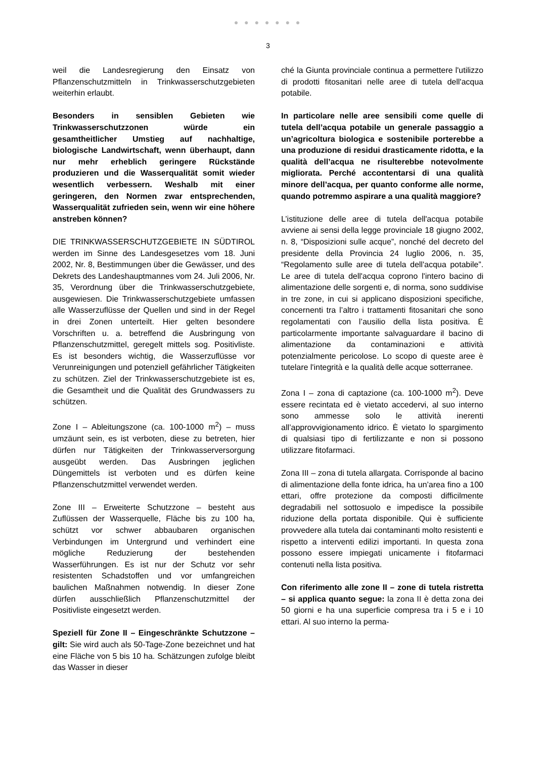● ● ● ● ● ● ●
3
weil die Landesregierung den Einsatz von Pflanzenschutzmitteln in Trinkwasserschutzgebieten weiterhin erlaubt.
Besonders in sensiblen Gebieten wie Trinkwasserschutzzonen würde ein gesamtheitlicher Umstieg auf nachhaltige, biologische Landwirtschaft, wenn überhaupt, dann nur mehr erheblich geringere Rückstände produzieren und die Wasserqualität somit wieder wesentlich verbessern. Weshalb mit einer geringeren, den Normen zwar entsprechenden, Wasserqualität zufrieden sein, wenn wir eine höhere anstreben können?
DIE TRINKWASSERSCHUTZGEBIETE IN SÜDTIROL werden im Sinne des Landesgesetzes vom 18. Juni 2002, Nr. 8, Bestimmungen über die Gewässer, und des Dekrets des Landeshauptmannes vom 24. Juli 2006, Nr. 35, Verordnung über die Trinkwasserschutzgebiete, ausgewiesen. Die Trinkwasserschutzgebiete umfassen alle Wasserzuflüsse der Quellen und sind in der Regel in drei Zonen unterteilt. Hier gelten besondere Vorschriften u. a. betreffend die Ausbringung von Pflanzenschutzmittel, geregelt mittels sog. Positivliste. Es ist besonders wichtig, die Wasserzuflüsse vor Verunreinigungen und potenziell gefährlicher Tätigkeiten zu schützen. Ziel der Trinkwasserschutzgebiete ist es, die Gesamtheit und die Qualität des Grundwassers zu schützen.
Zone I – Ableitungszone (ca. 100-1000 m<sup>2</sup>) – muss umzäunt sein, es ist verboten, diese zu betreten, hier dürfen nur Tätigkeiten der Trinkwasserversorgung ausgeübt werden. Das Ausbringen jeglichen Düngemittels ist verboten und es dürfen keine Pflanzenschutzmittel verwendet werden.
Zone III – Erweiterte Schutzzone – besteht aus Zuflüssen der Wasserquelle, Fläche bis zu 100 ha, schützt vor schwer abbaubaren organischen Verbindungen im Untergrund und verhindert eine mögliche Reduzierung der bestehenden Wasserführungen. Es ist nur der Schutz vor sehr resistenten Schadstoffen und vor umfangreichen baulichen Maßnahmen notwendig. In dieser Zone dürfen ausschließlich Pflanzenschutzmittel der Positivliste eingesetzt werden.
Speziell für Zone II – Eingeschränkte Schutzzone – gilt: Sie wird auch als 50-Tage-Zone bezeichnet und hat eine Fläche von 5 bis 10 ha. Schätzungen zufolge bleibt das Wasser in dieser
ché la Giunta provinciale continua a permettere l'utilizzo di prodotti fitosanitari nelle aree di tutela dell'acqua potabile.
In particolare nelle aree sensibili come quelle di tutela dell’acqua potabile un generale passaggio a un’agricoltura biologica e sostenibile porterebbe a una produzione di residui drasticamente ridotta, e la qualità dell’acqua ne risulterebbe notevolmente migliorata. Perché accontentarsi di una qualità minore dell’acqua, per quanto conforme alle norme, quando potremmo aspirare a una qualità maggiore?
L’istituzione delle aree di tutela dell'acqua potabile avviene ai sensi della legge provinciale 18 giugno 2002, n. 8, “Disposizioni sulle acque”, nonché del decreto del presidente della Provincia 24 luglio 2006, n. 35, “Regolamento sulle aree di tutela dell'acqua potabile”. Le aree di tutela dell'acqua coprono l'intero bacino di alimentazione delle sorgenti e, di norma, sono suddivise in tre zone, in cui si applicano disposizioni specifiche, concernenti tra l’altro i trattamenti fitosanitari che sono regolamentati con l’ausilio della lista positiva. È particolarmente importante salvaguardare il bacino di alimentazione da contaminazioni e attività potenzialmente pericolose. Lo scopo di queste aree è tutelare l'integrità e la qualità delle acque sotterranee.
Zona I – zona di captazione (ca. 100-1000 m<sup>2</sup>). Deve essere recintata ed è vietato accedervi, al suo interno sono ammesse solo le attività inerenti all’approvvigionamento idrico. È vietato lo spargimento di qualsiasi tipo di fertilizzante e non si possono utilizzare fitofarmaci.
Zona III – zona di tutela allargata. Corrisponde al bacino di alimentazione della fonte idrica, ha un’area fino a 100 ettari, offre protezione da composti difficilmente degradabili nel sottosuolo e impedisce la possibile riduzione della portata disponibile. Qui è sufficiente provvedere alla tutela dai contaminanti molto resistenti e rispetto a interventi edilizi importanti. In questa zona possono essere impiegati unicamente i fitofarmaci contenuti nella lista positiva.
Con riferimento alle zone II – zone di tutela ristretta – si applica quanto segue: la zona II è detta zona dei 50 giorni e ha una superficie compresa tra i 5 e i 10 ettari. Al suo interno la perma-